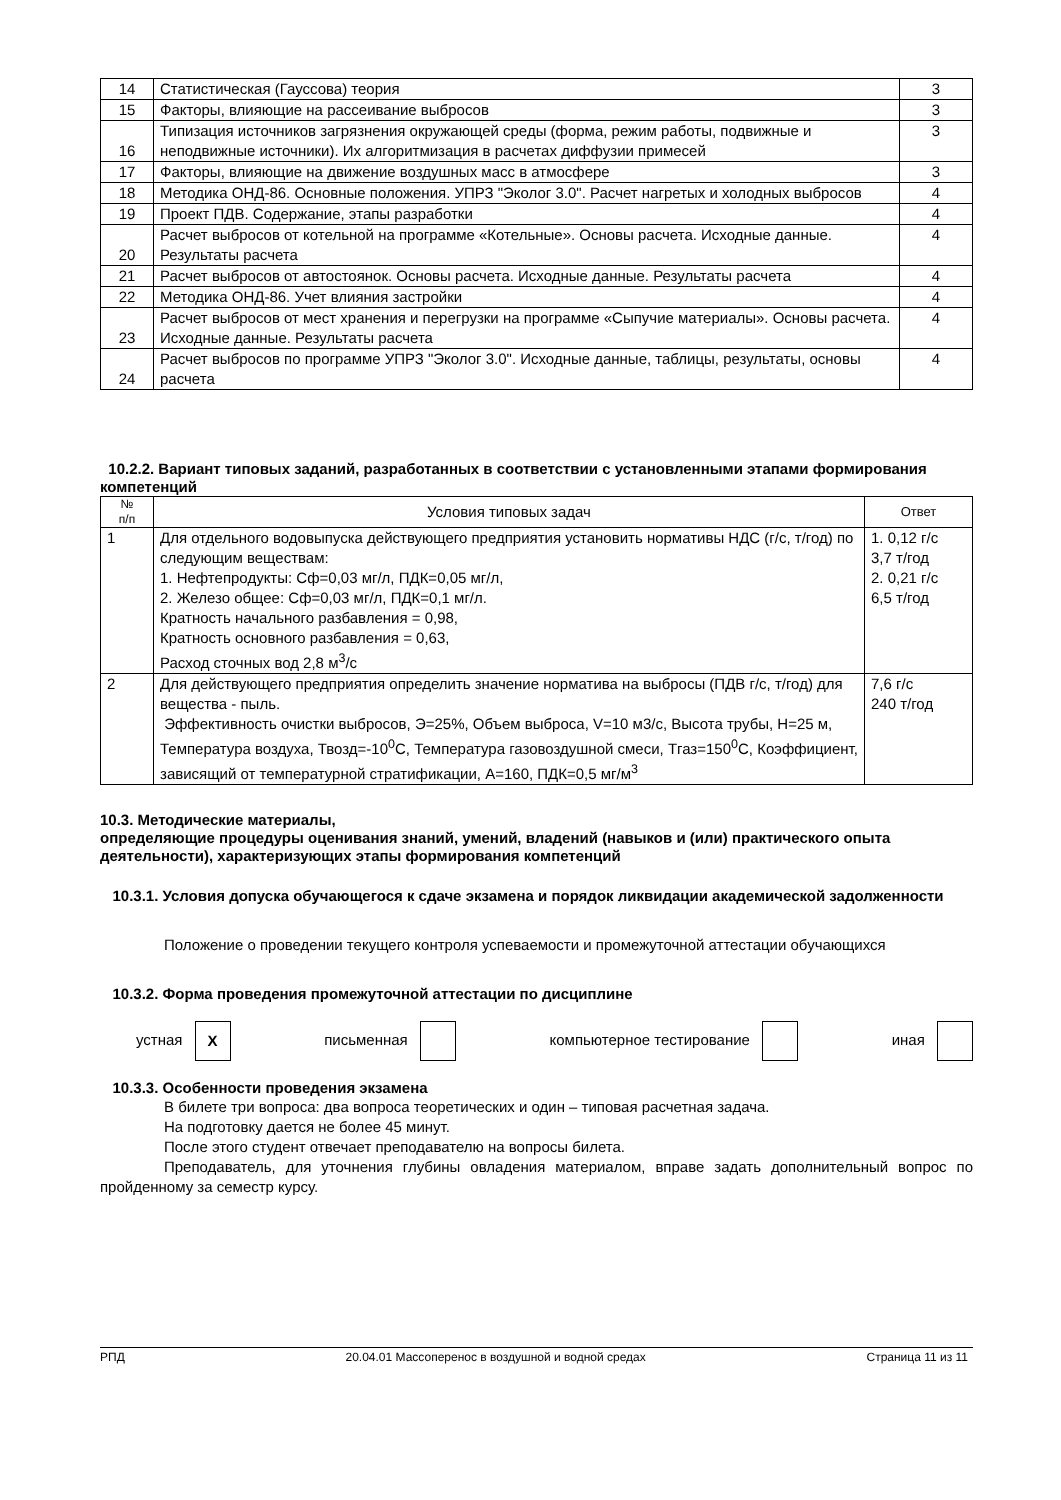| 14 | Статистическая (Гауссова) теория | 3 |
| 15 | Факторы, влияющие на рассеивание выбросов | 3 |
| 16 | Типизация источников загрязнения окружающей среды (форма, режим работы, подвижные и неподвижные источники). Их алгоритмизация в расчетах диффузии примесей | 3 |
| 17 | Факторы, влияющие на движение воздушных масс в атмосфере | 3 |
| 18 | Методика ОНД-86. Основные положения. УПРЗ "Эколог 3.0". Расчет нагретых и холодных выбросов | 4 |
| 19 | Проект ПДВ. Содержание, этапы разработки | 4 |
| 20 | Расчет выбросов от котельной на программе «Котельные». Основы расчета. Исходные данные. Результаты расчета | 4 |
| 21 | Расчет выбросов от автостоянок. Основы расчета. Исходные данные. Результаты расчета | 4 |
| 22 | Методика ОНД-86. Учет влияния застройки | 4 |
| 23 | Расчет выбросов от мест хранения и перегрузки на программе «Сыпучие материалы». Основы расчета. Исходные данные. Результаты расчета | 4 |
| 24 | Расчет выбросов по программе УПРЗ "Эколог 3.0". Исходные данные, таблицы, результаты, основы расчета | 4 |
10.2.2. Вариант типовых заданий, разработанных в соответствии с установленными этапами формирования компетенций
| № п/п | Условия типовых задач | Ответ |
| --- | --- | --- |
| 1 | Для отдельного водовыпуска действующего предприятия установить нормативы НДС (г/с, т/год) по следующим веществам: 1. Нефтепродукты: Сф=0,03 мг/л, ПДК=0,05 мг/л, 2. Железо общее: Сф=0,03 мг/л, ПДК=0,1 мг/л. Кратность начального разбавления = 0,98, Кратность основного разбавления = 0,63, Расход сточных вод 2,8 м<sup>3</sup>/с | 1. 0,12 г/с 3,7 т/год 2. 0,21 г/с 6,5 т/год |
| 2 | Для действующего предприятия определить значение норматива на выбросы (ПДВ г/с, т/год) для вещества - пыль. Эффективность очистки выбросов, Э=25%, Объем выброса, V=10 м3/с, Высота трубы, Н=25 м, Температура воздуха, Твозд=-10<sup>0</sup>С, Температура газовоздушной смеси, Тгаз=150<sup>0</sup>С, Коэффициент, зависящий от температурной стратификации, А=160, ПДК=0,5 мг/м<sup>3</sup> | 7,6 г/с 240 т/год |
10.3. Методические материалы,
определяющие процедуры оценивания знаний, умений, владений (навыков и (или) практического опыта деятельности), характеризующих этапы формирования компетенций
10.3.1. Условия допуска обучающегося к сдаче экзамена и порядок ликвидации академической задолженности
Положение о проведении текущего контроля успеваемости и промежуточной аттестации обучающихся
10.3.2. Форма проведения промежуточной аттестации по дисциплине
устная Х письменная компьютерное тестирование иная
10.3.3. Особенности проведения экзамена
В билете три вопроса: два вопроса теоретических и один – типовая расчетная задача.
На подготовку дается не более 45 минут.
После этого студент отвечает преподавателю на вопросы билета.
Преподаватель, для уточнения глубины овладения материалом, вправе задать дополнительный вопрос по пройденному за семестр курсу.
РПД 20.04.01 Массоперенос в воздушной и водной средах Страница 11 из 11